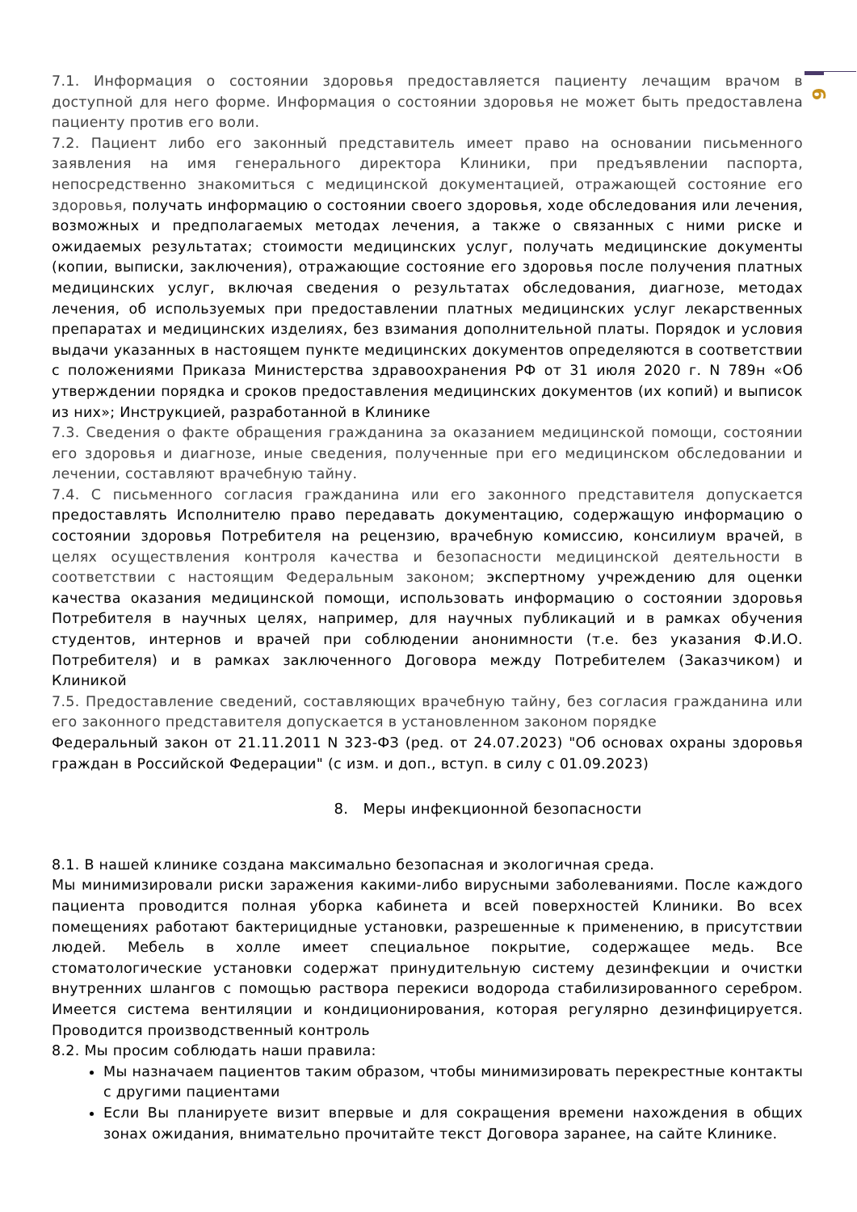6
7.1. Информация о состоянии здоровья предоставляется пациенту лечащим врачом в доступной для него форме. Информация о состоянии здоровья не может быть предоставлена пациенту против его воли.
7.2. Пациент либо его законный представитель имеет право на основании письменного заявления на имя генерального директора Клиники, при предъявлении паспорта, непосредственно знакомиться с медицинской документацией, отражающей состояние его здоровья, получать информацию о состоянии своего здоровья, ходе обследования или лечения, возможных и предполагаемых методах лечения, а также о связанных с ними риске и ожидаемых результатах; стоимости медицинских услуг, получать медицинские документы (копии, выписки, заключения), отражающие состояние его здоровья после получения платных медицинских услуг, включая сведения о результатах обследования, диагнозе, методах лечения, об используемых при предоставлении платных медицинских услуг лекарственных препаратах и медицинских изделиях, без взимания дополнительной платы. Порядок и условия выдачи указанных в настоящем пункте медицинских документов определяются в соответствии с положениями Приказа Министерства здравоохранения РФ от 31 июля 2020 г. N 789н «Об утверждении порядка и сроков предоставления медицинских документов (их копий) и выписок из них»; Инструкцией, разработанной в Клинике
7.3. Сведения о факте обращения гражданина за оказанием медицинской помощи, состоянии его здоровья и диагнозе, иные сведения, полученные при его медицинском обследовании и лечении, составляют врачебную тайну.
7.4. С письменного согласия гражданина или его законного представителя допускается предоставлять Исполнителю право передавать документацию, содержащую информацию о состоянии здоровья Потребителя на рецензию, врачебную комиссию, консилиум врачей, в целях осуществления контроля качества и безопасности медицинской деятельности в соответствии с настоящим Федеральным законом; экспертному учреждению для оценки качества оказания медицинской помощи, использовать информацию о состоянии здоровья Потребителя в научных целях, например, для научных публикаций и в рамках обучения студентов, интернов и врачей при соблюдении анонимности (т.е. без указания Ф.И.О. Потребителя) и в рамках заключенного Договора между Потребителем (Заказчиком) и Клиникой
7.5. Предоставление сведений, составляющих врачебную тайну, без согласия гражданина или его законного представителя допускается в установленном законом порядке
Федеральный закон от 21.11.2011 N 323-ФЗ (ред. от 24.07.2023) "Об основах охраны здоровья граждан в Российской Федерации" (с изм. и доп., вступ. в силу с 01.09.2023)
8. Меры инфекционной безопасности
8.1. В нашей клинике создана максимально безопасная и экологичная среда.
Мы минимизировали риски заражения какими-либо вирусными заболеваниями. После каждого пациента проводится полная уборка кабинета и всей поверхностей Клиники. Во всех помещениях работают бактерицидные установки, разрешенные к применению, в присутствии людей. Мебель в холле имеет специальное покрытие, содержащее медь. Все стоматологические установки содержат принудительную систему дезинфекции и очистки внутренних шлангов с помощью раствора перекиси водорода стабилизированного серебром. Имеется система вентиляции и кондиционирования, которая регулярно дезинфицируется. Проводится производственный контроль
8.2. Мы просим соблюдать наши правила:
Мы назначаем пациентов таким образом, чтобы минимизировать перекрестные контакты с другими пациентами
Если Вы планируете визит впервые и для сокращения времени нахождения в общих зонах ожидания, внимательно прочитайте текст Договора заранее, на сайте Клинике.